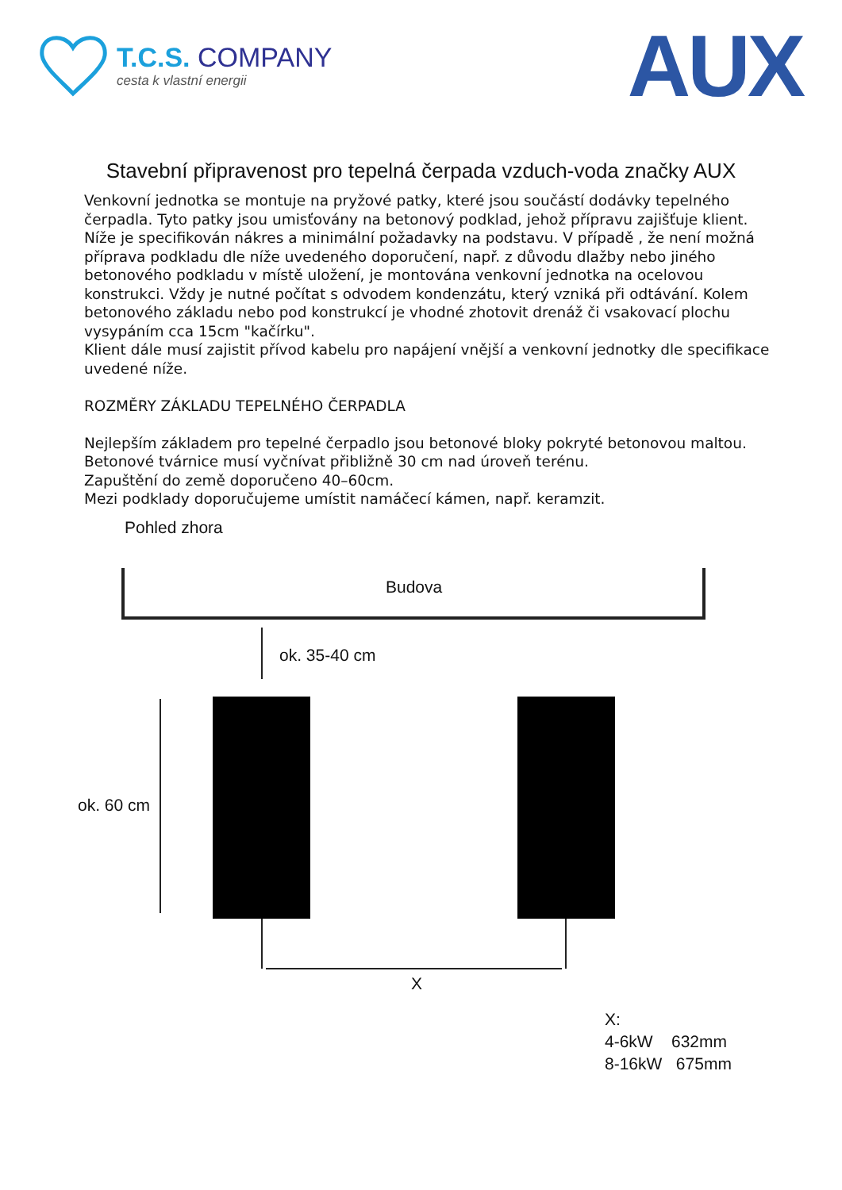T.C.S. COMPANY
cesta k vlastní energii
AUX
Stavební připravenost pro tepelná čerpada vzduch-voda značky AUX
Venkovní jednotka se montuje na pryžové patky, které jsou součástí dodávky tepelného čerpadla. Tyto patky jsou umisťovány na betonový podklad, jehož přípravu zajišťuje klient. Níže je specifikován nákres a minimální požadavky na podstavu. V případě , že není možná příprava podkladu dle níže uvedeného doporučení, např. z důvodu dlažby nebo jiného betonového podkladu v místě uložení, je montována venkovní jednotka na ocelovou konstrukci. Vždy je nutné počítat s odvodem kondenzátu, který vzniká při odtávání. Kolem betonového základu nebo pod konstrukcí je vhodné zhotovit drenáž či vsakovací plochu vysypáním cca 15cm "kačírku".
Klient dále musí zajistit přívod kabelu pro napájení vnější a venkovní jednotky dle specifikace uvedené níže.
ROZMĚRY ZÁKLADU TEPELNÉHO ČERPADLA
Nejlepším základem pro tepelné čerpadlo jsou betonové bloky pokryté betonovou maltou.
Betonové tvárnice musí vyčnívat přibližně 30 cm nad úroveň terénu.
Zapuštění do země doporučeno 40–60cm.
Mezi podklady doporučujeme umístit namáčecí kámen, např. keramzit.
Pohled zhora
Budova
ok. 35-40 cm
ok. 60 cm
X
X:
4-6kW 632mm
8-16kW 675mm